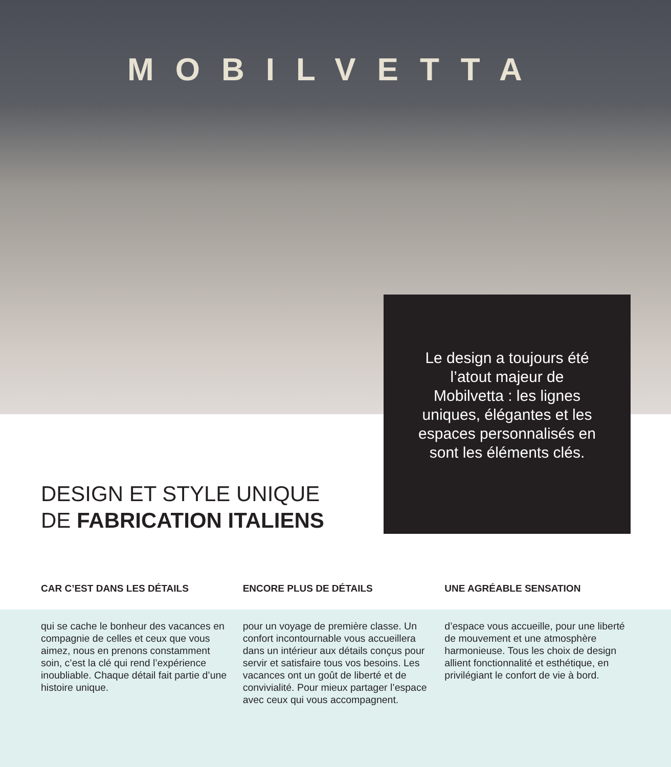MOBILVETTA
Le design a toujours été l’atout majeur de Mobilvetta : les lignes uniques, élégantes et les espaces personnalisés en sont les éléments clés.
DESIGN ET STYLE UNIQUE
DE FABRICATION ITALIENS
CAR C’EST DANS LES DÉTAILS
qui se cache le bonheur des vacances en compagnie de celles et ceux que vous aimez, nous en prenons constamment soin, c’est la clé qui rend l’expérience inoubliable. Chaque détail fait partie d’une histoire unique.
ENCORE PLUS DE DÉTAILS
pour un voyage de première classe. Un confort incontournable vous accueillera dans un intérieur aux détails conçus pour servir et satisfaire tous vos besoins. Les vacances ont un goût de liberté et de convivialité. Pour mieux partager l’espace avec ceux qui vous accompagnent.
UNE AGRÉABLE SENSATION
d’espace vous accueille, pour une liberté de mouvement et une atmosphère harmonieuse. Tous les choix de design allient fonctionnalité et esthétique, en privilégiant le confort de vie à bord.